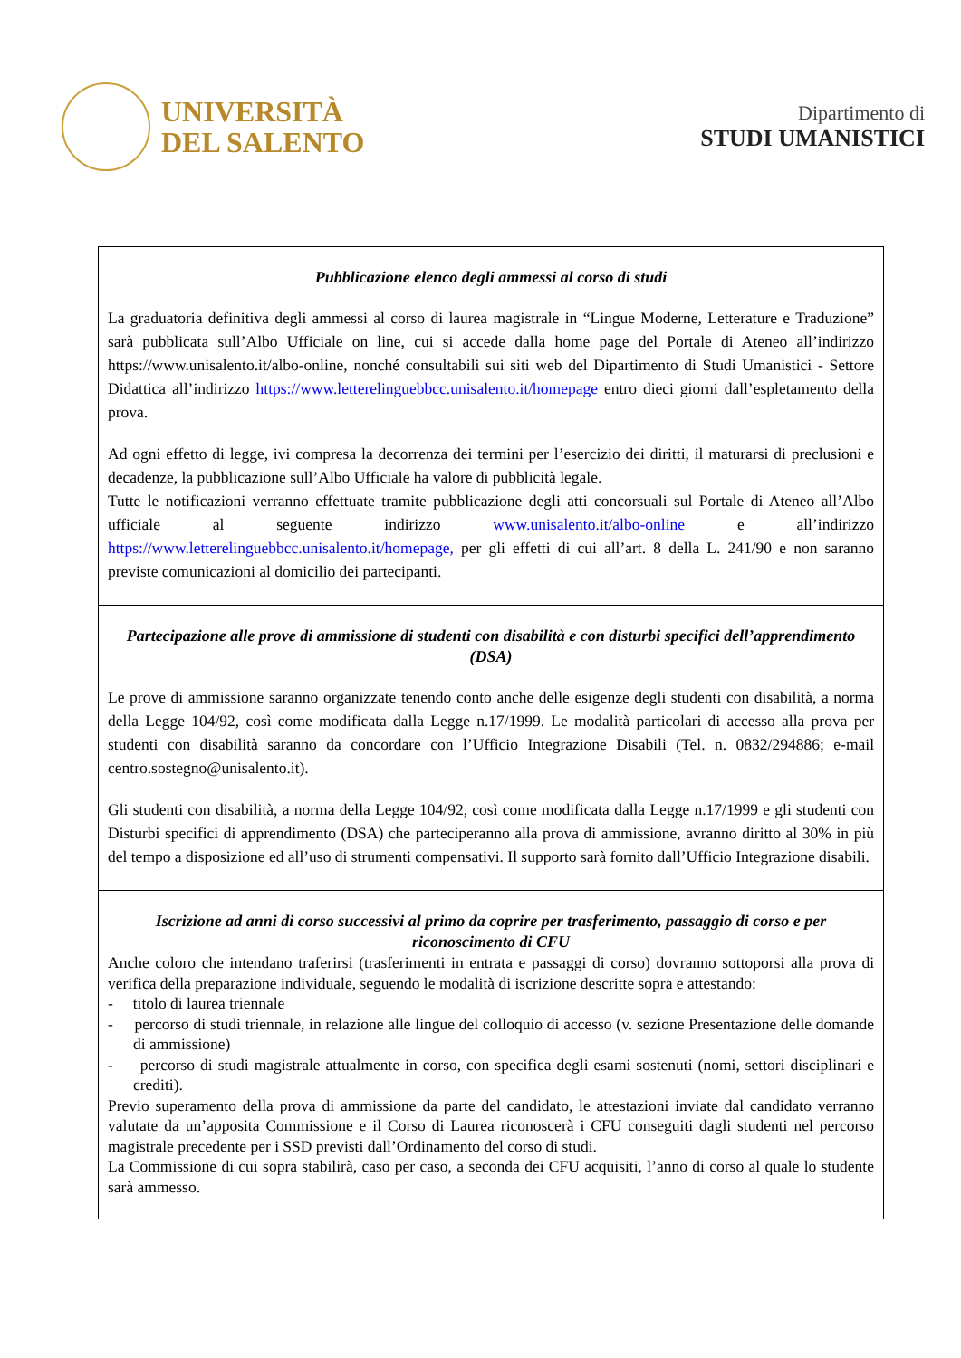UNIVERSITÀ
DEL SALENTO
Dipartimento di
STUDI UMANISTICI
Pubblicazione elenco degli ammessi al corso di studi
La graduatoria definitiva degli ammessi al corso di laurea magistrale in “Lingue Moderne, Letterature e Traduzione” sarà pubblicata sull’Albo Ufficiale on line, cui si accede dalla home page del Portale di Ateneo all’indirizzo https://www.unisalento.it/albo-online, nonché consultabili sui siti web del Dipartimento di Studi Umanistici - Settore Didattica all’indirizzo https://www.letterelinguebbcc.unisalento.it/homepage entro dieci giorni dall’espletamento della prova.
Ad ogni effetto di legge, ivi compresa la decorrenza dei termini per l’esercizio dei diritti, il maturarsi di preclusioni e decadenze, la pubblicazione sull’Albo Ufficiale ha valore di pubblicità legale.
Tutte le notificazioni verranno effettuate tramite pubblicazione degli atti concorsuali sul Portale di Ateneo all’Albo ufficiale al seguente indirizzo www.unisalento.it/albo-online e all’indirizzo https://www.letterelinguebbcc.unisalento.it/homepage, per gli effetti di cui all’art. 8 della L. 241/90 e non saranno previste comunicazioni al domicilio dei partecipanti.
Partecipazione alle prove di ammissione di studenti con disabilità e con disturbi specifici dell’apprendimento (DSA)
Le prove di ammissione saranno organizzate tenendo conto anche delle esigenze degli studenti con disabilità, a norma della Legge 104/92, così come modificata dalla Legge n.17/1999. Le modalità particolari di accesso alla prova per studenti con disabilità saranno da concordare con l’Ufficio Integrazione Disabili (Tel. n. 0832/294886; e-mail centro.sostegno@unisalento.it).
Gli studenti con disabilità, a norma della Legge 104/92, così come modificata dalla Legge n.17/1999 e gli studenti con Disturbi specifici di apprendimento (DSA) che parteciperanno alla prova di ammissione, avranno diritto al 30% in più del tempo a disposizione ed all’uso di strumenti compensativi. Il supporto sarà fornito dall’Ufficio Integrazione disabili.
Iscrizione ad anni di corso successivi al primo da coprire per trasferimento, passaggio di corso e per riconoscimento di CFU
Anche coloro che intendano traferirsi (trasferimenti in entrata e passaggi di corso) dovranno sottoporsi alla prova di verifica della preparazione individuale, seguendo le modalità di iscrizione descritte sopra e attestando:
- titolo di laurea triennale
- percorso di studi triennale, in relazione alle lingue del colloquio di accesso (v. sezione Presentazione delle domande di ammissione)
- percorso di studi magistrale attualmente in corso, con specifica degli esami sostenuti (nomi, settori disciplinari e crediti).
Previo superamento della prova di ammissione da parte del candidato, le attestazioni inviate dal candidato verranno valutate da un’apposita Commissione e il Corso di Laurea riconoscerà i CFU conseguiti dagli studenti nel percorso magistrale precedente per i SSD previsti dall’Ordinamento del corso di studi.
La Commissione di cui sopra stabilirà, caso per caso, a seconda dei CFU acquisiti, l’anno di corso al quale lo studente sarà ammesso.